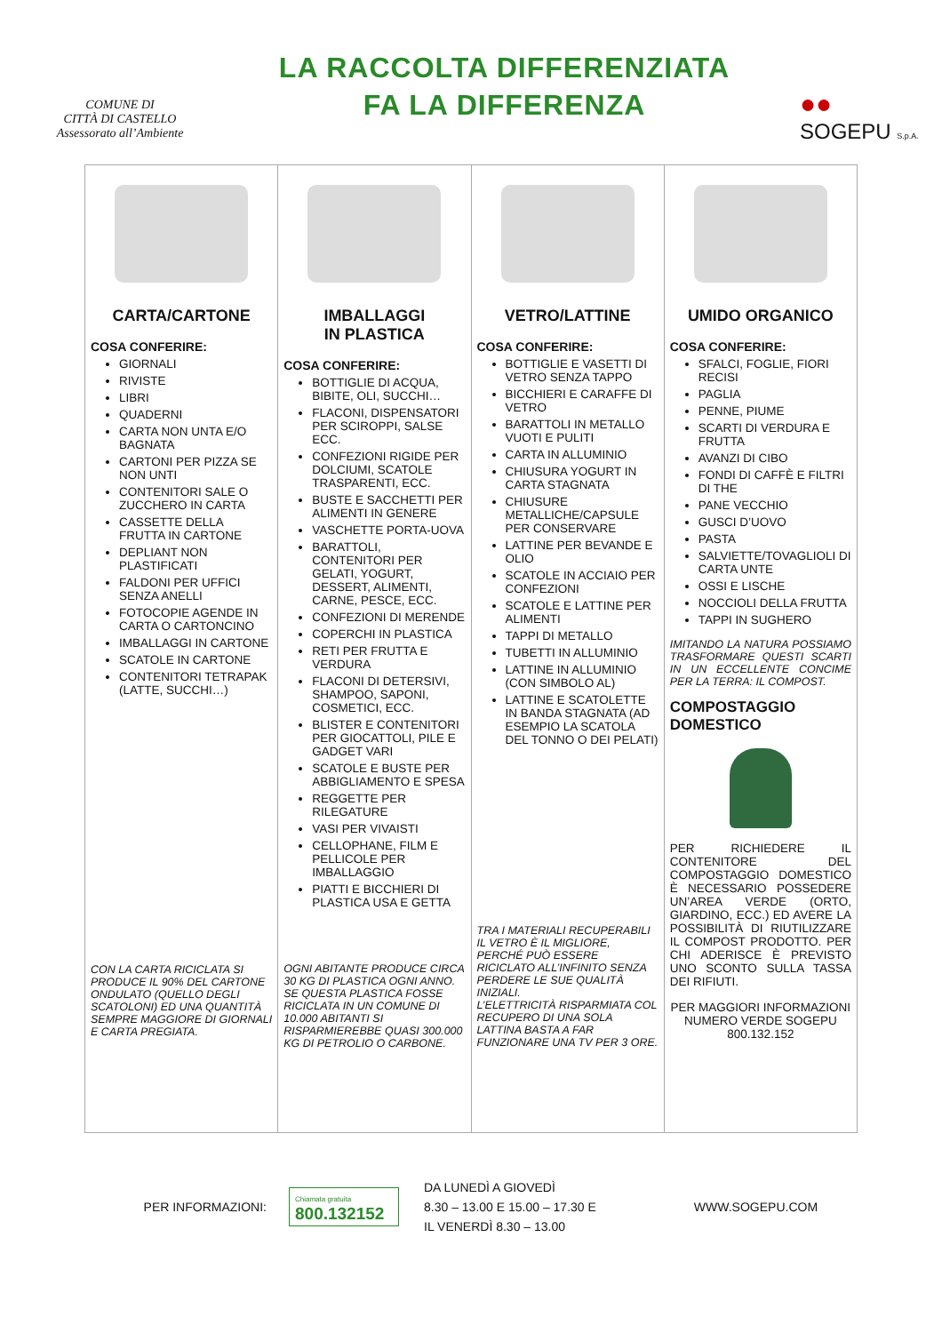COMUNE DI
CITTÀ DI CASTELLO
Assessorato all’Ambiente
LA RACCOLTA DIFFERENZIATA
FA LA DIFFERENZA
●●
SOGEPU S.p.A.
| CARTA/CARTONE COSA CONFERIRE: GIORNALI RIVISTE LIBRI QUADERNI CARTA NON UNTA E/O BAGNATA CARTONI PER PIZZA SE NON UNTI CONTENITORI SALE O ZUCCHERO IN CARTA CASSETTE DELLA FRUTTA IN CARTONE DEPLIANT NON PLASTIFICATI FALDONI PER UFFICI SENZA ANELLI FOTOCOPIE AGENDE IN CARTA O CARTONCINO IMBALLAGGI IN CARTONE SCATOLE IN CARTONE CONTENITORI TETRAPAK (LATTE, SUCCHI…) CON LA CARTA RICICLATA SI PRODUCE IL 90% DEL CARTONE ONDULATO (QUELLO DEGLI SCATOLONI) ED UNA QUANTITÀ SEMPRE MAGGIORE DI GIORNALI E CARTA PREGIATA. | IMBALLAGGI IN PLASTICA COSA CONFERIRE: BOTTIGLIE DI ACQUA, BIBITE, OLI, SUCCHI… FLACONI, DISPENSATORI PER SCIROPPI, SALSE ECC. CONFEZIONI RIGIDE PER DOLCIUMI, SCATOLE TRASPARENTI, ECC. BUSTE E SACCHETTI PER ALIMENTI IN GENERE VASCHETTE PORTA-UOVA BARATTOLI, CONTENITORI PER GELATI, YOGURT, DESSERT, ALIMENTI, CARNE, PESCE, ECC. CONFEZIONI DI MERENDE COPERCHI IN PLASTICA RETI PER FRUTTA E VERDURA FLACONI DI DETERSIVI, SHAMPOO, SAPONI, COSMETICI, ECC. BLISTER E CONTENITORI PER GIOCATTOLI, PILE E GADGET VARI SCATOLE E BUSTE PER ABBIGLIAMENTO E SPESA REGGETTE PER RILEGATURE VASI PER VIVAISTI CELLOPHANE, FILM E PELLICOLE PER IMBALLAGGIO PIATTI E BICCHIERI DI PLASTICA USA E GETTA OGNI ABITANTE PRODUCE CIRCA 30 KG DI PLASTICA OGNI ANNO. SE QUESTA PLASTICA FOSSE RICICLATA IN UN COMUNE DI 10.000 ABITANTI SI RISPARMIEREBBE QUASI 300.000 KG DI PETROLIO O CARBONE. | VETRO/LATTINE COSA CONFERIRE: BOTTIGLIE E VASETTI DI VETRO SENZA TAPPO BICCHIERI E CARAFFE DI VETRO BARATTOLI IN METALLO VUOTI E PULITI CARTA IN ALLUMINIO CHIUSURA YOGURT IN CARTA STAGNATA CHIUSURE METALLICHE/CAPSULE PER CONSERVARE LATTINE PER BEVANDE E OLIO SCATOLE IN ACCIAIO PER CONFEZIONI SCATOLE E LATTINE PER ALIMENTI TAPPI DI METALLO TUBETTI IN ALLUMINIO LATTINE IN ALLUMINIO (CON SIMBOLO AL) LATTINE E SCATOLETTE IN BANDA STAGNATA (AD ESEMPIO LA SCATOLA DEL TONNO O DEI PELATI) TRA I MATERIALI RECUPERABILI IL VETRO È IL MIGLIORE, PERCHÉ PUÒ ESSERE RICICLATO ALL’INFINITO SENZA PERDERE LE SUE QUALITÀ INIZIALI. L’ELETTRICITÀ RISPARMIATA COL RECUPERO DI UNA SOLA LATTINA BASTA A FAR FUNZIONARE UNA TV PER 3 ORE. | UMIDO ORGANICO COSA CONFERIRE: SFALCI, FOGLIE, FIORI RECISI PAGLIA PENNE, PIUME SCARTI DI VERDURA E FRUTTA AVANZI DI CIBO FONDI DI CAFFÈ E FILTRI DI THE PANE VECCHIO GUSCI D’UOVO PASTA SALVIETTE/TOVAGLIOLI DI CARTA UNTE OSSI E LISCHE NOCCIOLI DELLA FRUTTA TAPPI IN SUGHERO IMITANDO LA NATURA POSSIAMO TRASFORMARE QUESTI SCARTI IN UN ECCELLENTE CONCIME PER LA TERRA: IL COMPOST. COMPOSTAGGIO DOMESTICO PER RICHIEDERE IL CONTENITORE DEL COMPOSTAGGIO DOMESTICO È NECESSARIO POSSEDERE UN’AREA VERDE (ORTO, GIARDINO, ECC.) ED AVERE LA POSSIBILITÀ DI RIUTILIZZARE IL COMPOST PRODOTTO. PER CHI ADERISCE È PREVISTO UNO SCONTO SULLA TASSA DEI RIFIUTI. PER MAGGIORI INFORMAZIONI NUMERO VERDE SOGEPU 800.132.152 |
PER INFORMAZIONI:
Chiamata gratuita
800.132152
DA LUNEDÌ A GIOVEDÌ
8.30 – 13.00 E 15.00 – 17.30 E
IL VENERDÌ 8.30 – 13.00
WWW.SOGEPU.COM